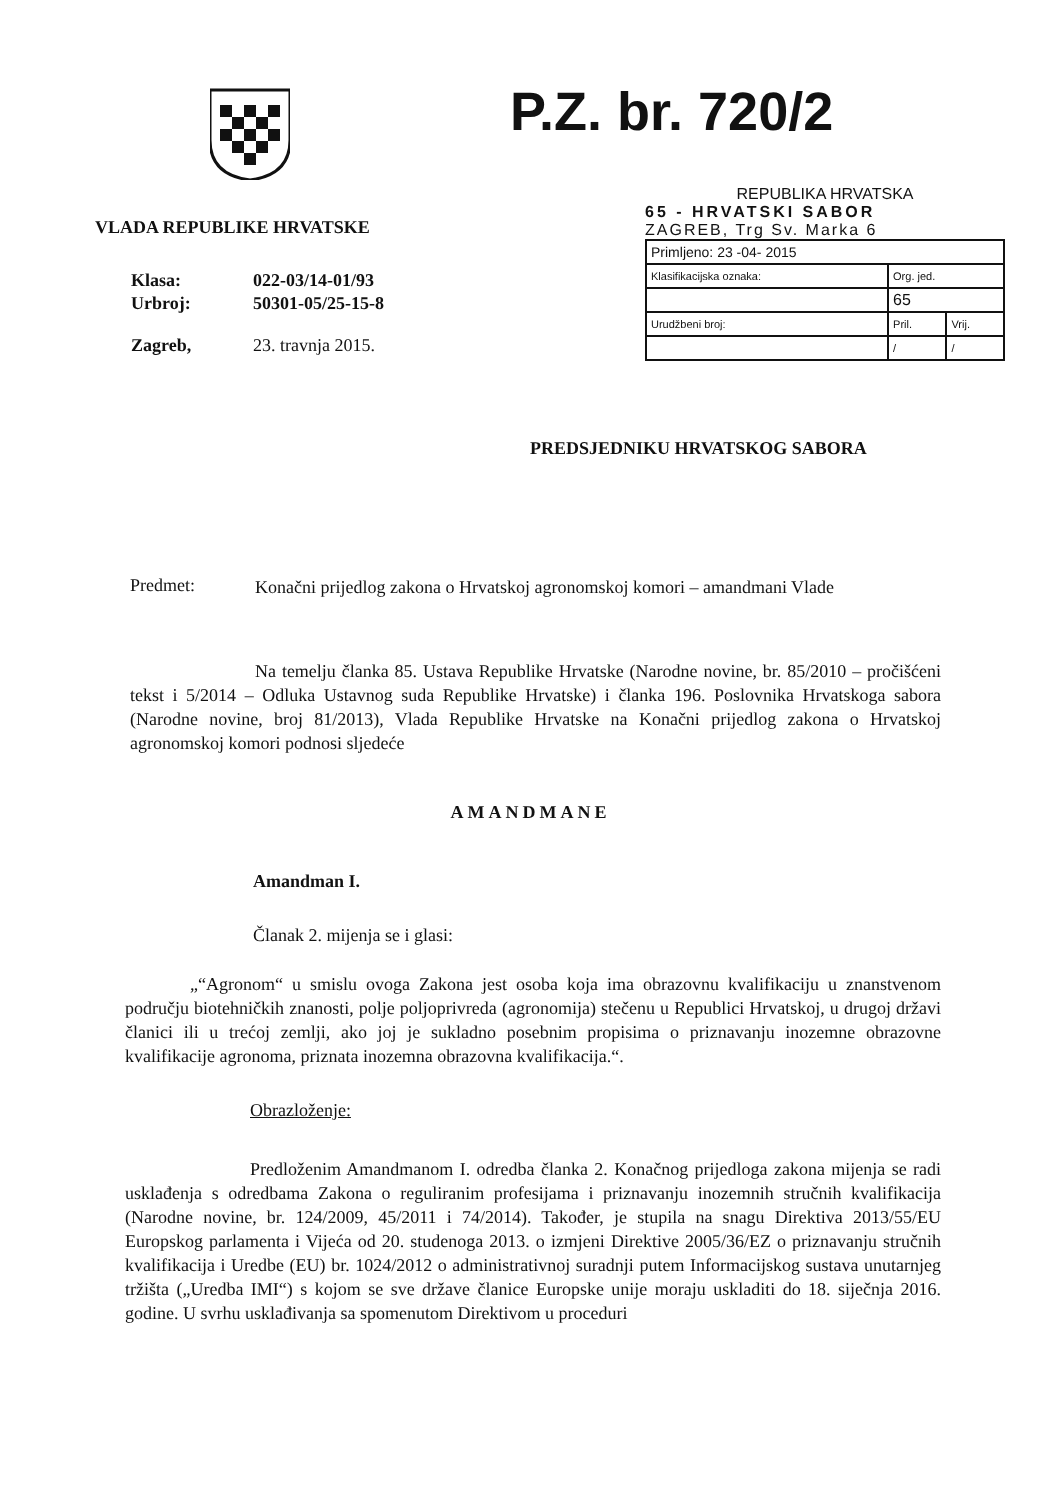P.Z. br. 720/2
VLADA REPUBLIKE HRVATSKE
| Klasa: | 022-03/14-01/93 |
| Urbroj: | 50301-05/25-15-8 |
| Zagreb, | 23. travnja 2015. |
REPUBLIKA HRVATSKA
65 - HRVATSKI SABOR
ZAGREB, Trg Sv. Marka 6
| Primljeno: 23 -04- 2015 | | |
| Klasifikacijska oznaka: | Org. jed. | |
| | 65 | |
| Urudžbeni broj: | Pril. | Vrij. |
| | / | / |
PREDSJEDNIKU HRVATSKOG SABORA
Predmet:
Konačni prijedlog zakona o Hrvatskoj agronomskoj komori – amandmani Vlade
Na temelju članka 85. Ustava Republike Hrvatske (Narodne novine, br. 85/2010 – pročišćeni tekst i 5/2014 – Odluka Ustavnog suda Republike Hrvatske) i članka 196. Poslovnika Hrvatskoga sabora (Narodne novine, broj 81/2013), Vlada Republike Hrvatske na Konačni prijedlog zakona o Hrvatskoj agronomskoj komori podnosi sljedeće
AMANDMANE
Amandman I.
Članak 2. mijenja se i glasi:
„“Agronom“ u smislu ovoga Zakona jest osoba koja ima obrazovnu kvalifikaciju u znanstvenom području biotehničkih znanosti, polje poljoprivreda (agronomija) stečenu u Republici Hrvatskoj, u drugoj državi članici ili u trećoj zemlji, ako joj je sukladno posebnim propisima o priznavanju inozemne obrazovne kvalifikacije agronoma, priznata inozemna obrazovna kvalifikacija.“.
Obrazloženje:
Predloženim Amandmanom I. odredba članka 2. Konačnog prijedloga zakona mijenja se radi usklađenja s odredbama Zakona o reguliranim profesijama i priznavanju inozemnih stručnih kvalifikacija (Narodne novine, br. 124/2009, 45/2011 i 74/2014). Također, je stupila na snagu Direktiva 2013/55/EU Europskog parlamenta i Vijeća od 20. studenoga 2013. o izmjeni Direktive 2005/36/EZ o priznavanju stručnih kvalifikacija i Uredbe (EU) br. 1024/2012 o administrativnoj suradnji putem Informacijskog sustava unutarnjeg tržišta („Uredba IMI“) s kojom se sve države članice Europske unije moraju uskladiti do 18. siječnja 2016. godine. U svrhu usklađivanja sa spomenutom Direktivom u proceduri